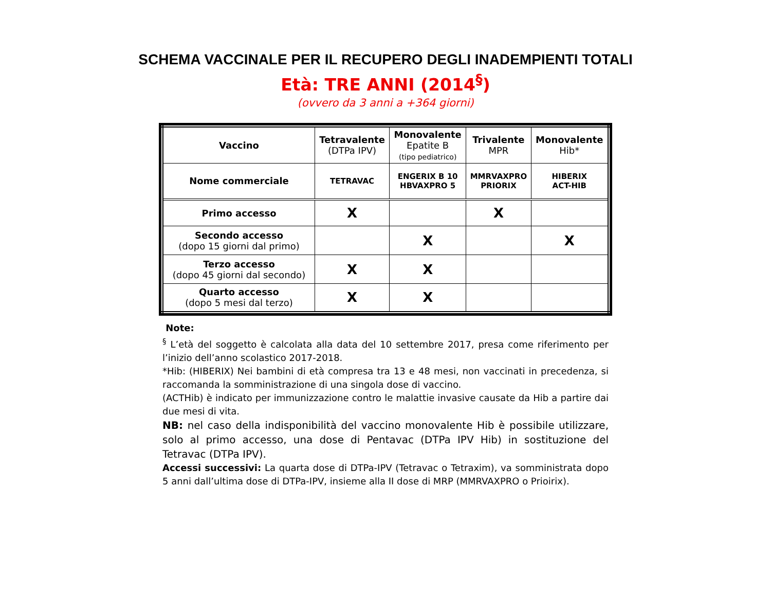SCHEMA VACCINALE PER IL RECUPERO DEGLI INADEMPIENTI TOTALI
Età: TRE ANNI (2014<sup>§</sup>)
(ovvero da 3 anni a +364 giorni)
| Vaccino | Tetravalente (DTPa IPV) | Monovalente Epatite B (tipo pediatrico) | Trivalente MPR | Monovalente Hib* |
| --- | --- | --- | --- | --- |
| Nome commerciale | TETRAVAC | ENGERIX B 10 HBVAXPRO 5 | MMRVAXPRO PRIORIX | HIBERIX ACT-HIB |
| Primo accesso | X | | X | |
| Secondo accesso (dopo 15 giorni dal primo) | | X | | X |
| Terzo accesso (dopo 45 giorni dal secondo) | X | X | | |
| Quarto accesso (dopo 5 mesi dal terzo) | X | X | | |
Note:
<sup>§</sup> L’età del soggetto è calcolata alla data del 10 settembre 2017, presa come riferimento per l’inizio dell’anno scolastico 2017-2018.
*Hib: (HIBERIX) Nei bambini di età compresa tra 13 e 48 mesi, non vaccinati in precedenza, si raccomanda la somministrazione di una singola dose di vaccino.
(ACTHib) è indicato per immunizzazione contro le malattie invasive causate da Hib a partire dai due mesi di vita.
NB: nel caso della indisponibilità del vaccino monovalente Hib è possibile utilizzare, solo al primo accesso, una dose di Pentavac (DTPa IPV Hib) in sostituzione del Tetravac (DTPa IPV).
Accessi successivi: La quarta dose di DTPa-IPV (Tetravac o Tetraxim), va somministrata dopo 5 anni dall’ultima dose di DTPa-IPV, insieme alla II dose di MRP (MMRVAXPRO o Prioirix).